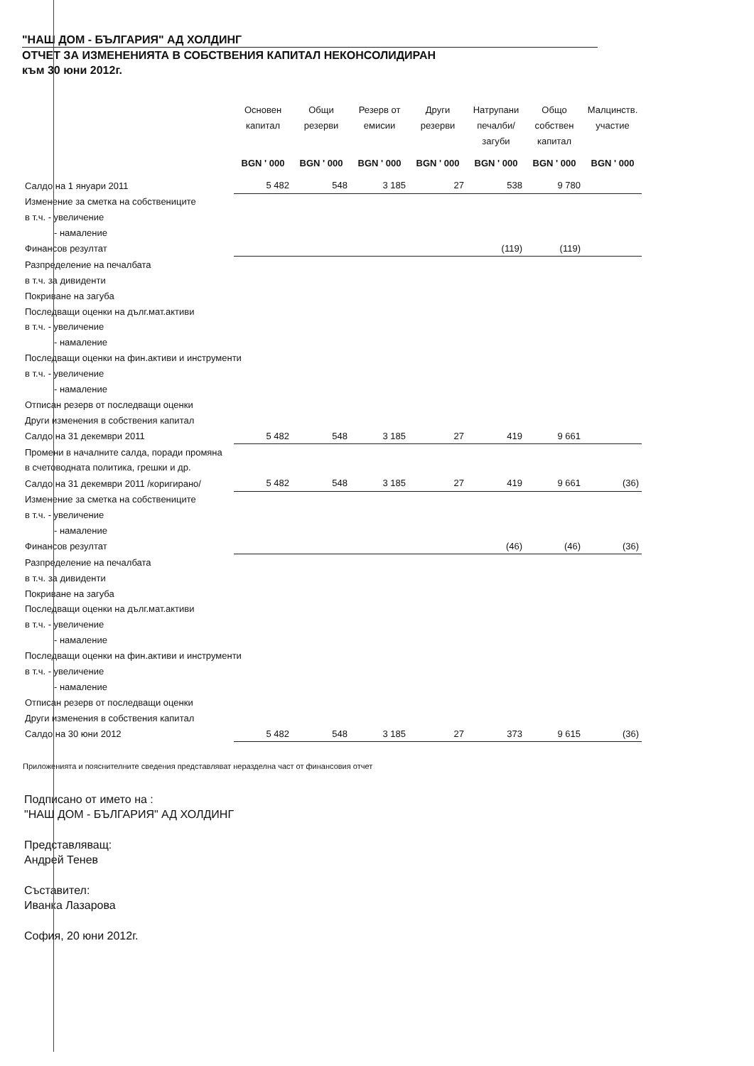"НАШ ДОМ - БЪЛГАРИЯ" АД ХОЛДИНГ
ОТЧЕТ ЗА ИЗМЕНЕНИЯТА В СОБСТВЕНИЯ КАПИТАЛ НЕКОНСОЛИДИРАН
към 30 юни 2012г.
| | Основен капитал | Общи резерви | Резерв от емисии | Други резерви | Натрупани печалби/ загуби | Общо собствен капитал | Малцинств. участие |
| --- | --- | --- | --- | --- | --- | --- | --- |
| | BGN ' 000 | BGN ' 000 | BGN ' 000 | BGN ' 000 | BGN ' 000 | BGN ' 000 | BGN ' 000 |
| Салдо на 1 януари 2011 | 5 482 | 548 | 3 185 | 27 | 538 | 9 780 | |
| Изменение за сметка на собствениците | | | | | | | |
| в т.ч. - увеличение | | | | | | | |
| - намаление | | | | | | | |
| Финансов резултат | | | | | (119) | (119) | |
| Разпределение на печалбата | | | | | | | |
| в т.ч. за дивиденти | | | | | | | |
| Покриване на загуба | | | | | | | |
| Последващи оценки на дълг.мат.активи | | | | | | | |
| в т.ч. - увеличение | | | | | | | |
| - намаление | | | | | | | |
| Последващи оценки на фин.активи и инструменти | | | | | | | |
| в т.ч. - увеличение | | | | | | | |
| - намаление | | | | | | | |
| Отписан резерв от последващи оценки | | | | | | | |
| Други изменения в собствения капитал | | | | | | | |
| Салдо на 31 декември 2011 | 5 482 | 548 | 3 185 | 27 | 419 | 9 661 | |
| Промени в началните салда, поради промяна | | | | | | | |
| в счетоводната политика, грешки и др. | | | | | | | |
| Салдо на 31 декември 2011 /коригирано/ | 5 482 | 548 | 3 185 | 27 | 419 | 9 661 | (36) |
| Изменение за сметка на собствениците | | | | | | | |
| в т.ч. - увеличение | | | | | | | |
| - намаление | | | | | | | |
| Финансов резултат | | | | | (46) | (46) | (36) |
| Разпределение на печалбата | | | | | | | |
| в т.ч. за дивиденти | | | | | | | |
| Покриване на загуба | | | | | | | |
| Последващи оценки на дълг.мат.активи | | | | | | | |
| в т.ч. - увеличение | | | | | | | |
| - намаление | | | | | | | |
| Последващи оценки на фин.активи и инструменти | | | | | | | |
| в т.ч. - увеличение | | | | | | | |
| - намаление | | | | | | | |
| Отписан резерв от последващи оценки | | | | | | | |
| Други изменения в собствения капитал | | | | | | | |
| Салдо на 30 юни 2012 | 5 482 | 548 | 3 185 | 27 | 373 | 9 615 | (36) |
Приложенията и пояснителните сведения представляват неразделна част от финансовия отчет
Подписано от името на :
"НАШ ДОМ - БЪЛГАРИЯ" АД ХОЛДИНГ
Представляващ:
Андрей Тенев
Съставител:
Иванка Лазарова
София, 20 юни 2012г.